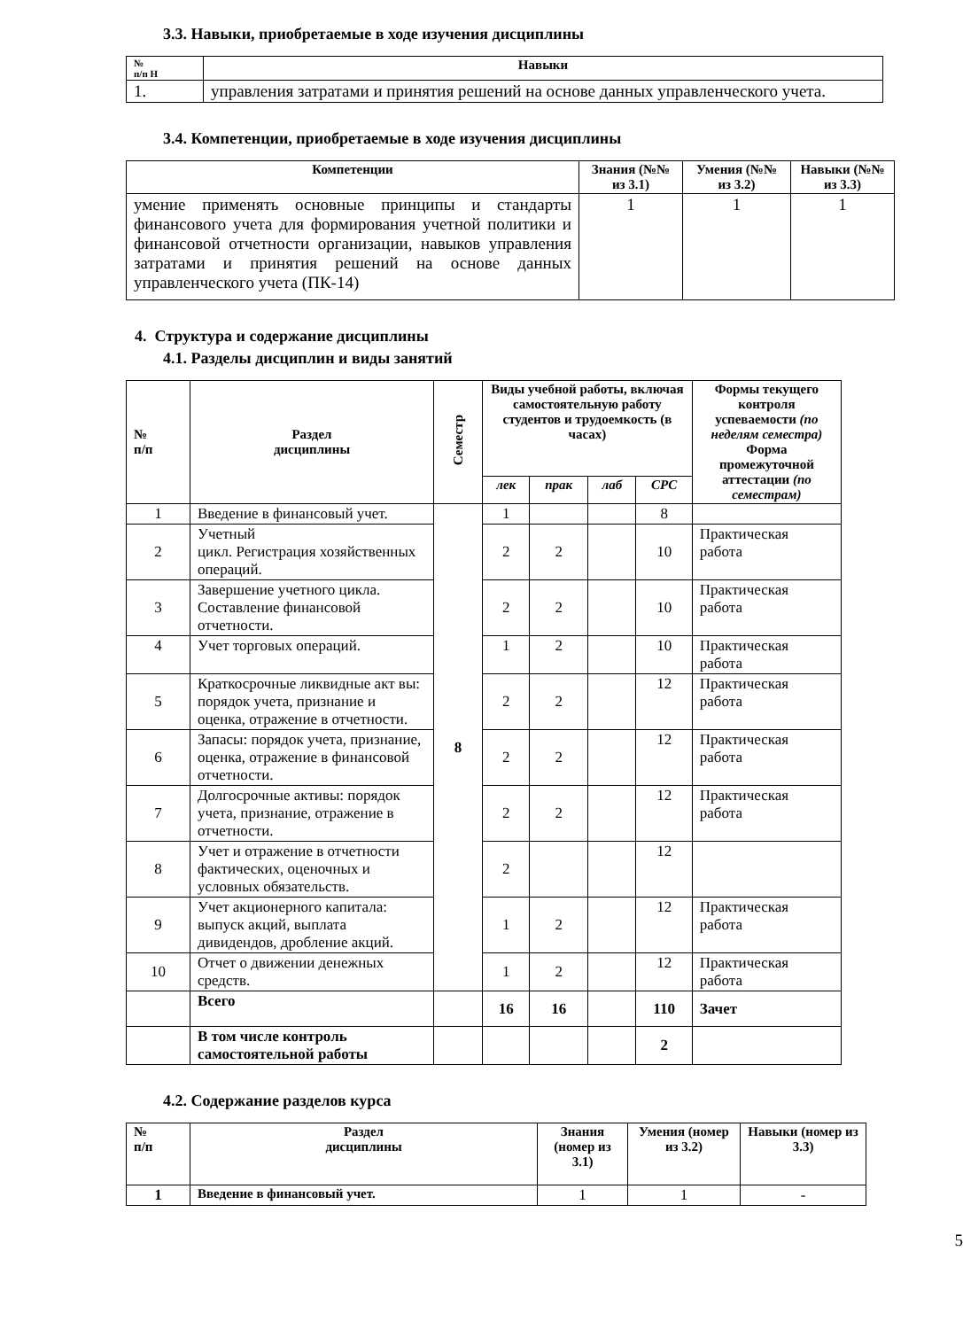3.3. Навыки, приобретаемые в ходе изучения дисциплины
| № п/п Н | Навыки |
| --- | --- |
| 1. | управления затратами и принятия решений на основе данных управленческого учета. |
3.4. Компетенции, приобретаемые в ходе изучения дисциплины
| Компетенции | Знания (№№ из 3.1) | Умения (№№ из 3.2) | Навыки (№№ из 3.3) |
| --- | --- | --- | --- |
| умение применять основные принципы и стандарты финансового учета для формирования учетной политики и финансовой отчетности организации, навыков управления затратами и принятия решений на основе данных управленческого учета (ПК-14) | 1 | 1 | 1 |
4. Структура и содержание дисциплины
4.1. Разделы дисциплин и виды занятий
| № п/п | Раздел дисциплины | Семестр | Виды учебной работы, включая самостоятельную работу студентов и трудоемкость (в часах) | | | | Формы текущего контроля успеваемости (по неделям семестра) Форма промежуточной аттестации (по семестрам) |
| --- | --- | --- | --- | --- | --- | --- | --- |
| | | | лек | прак | лаб | СРС | |
| 1 | Введение в финансовый учет. | 8 | 1 | | | 8 | |
| 2 | Учетный цикл. Регистрация хозяйственных операций. | | 2 | 2 | | 10 | Практическая работа |
| 3 | Завершение учетного цикла. Составление финансовой отчетности. | | 2 | 2 | | 10 | Практическая работа |
| 4 | Учет торговых операций. | | 1 | 2 | | 10 | Практическая работа |
| 5 | Краткосрочные ликвидные акт вы: порядок учета, признание и оценка, отражение в отчетности. | | 2 | 2 | | 12 | Практическая работа |
| 6 | Запасы: порядок учета, признание, оценка, отражение в финансовой отчетности. | | 2 | 2 | | 12 | Практическая работа |
| 7 | Долгосрочные активы: порядок учета, признание, отражение в отчетности. | | 2 | 2 | | 12 | Практическая работа |
| 8 | Учет и отражение в отчетности фактических, оценочных и условных обязательств. | | 2 | | | 12 | |
| 9 | Учет акционерного капитала: выпуск акций, выплата дивидендов, дробление акций. | | 1 | 2 | | 12 | Практическая работа |
| 10 | Отчет о движении денежных средств. | | 1 | 2 | | 12 | Практическая работа |
| | Всего | | 16 | 16 | | 110 | Зачет |
| | В том числе контроль самостоятельной работы | | | | | 2 | |
4.2. Содержание разделов курса
| № п/п | Раздел дисциплины | Знания (номер из 3.1) | Умения (номер из 3.2) | Навыки (номер из 3.3) |
| --- | --- | --- | --- | --- |
| 1 | Введение в финансовый учет. | 1 | 1 | - |
5